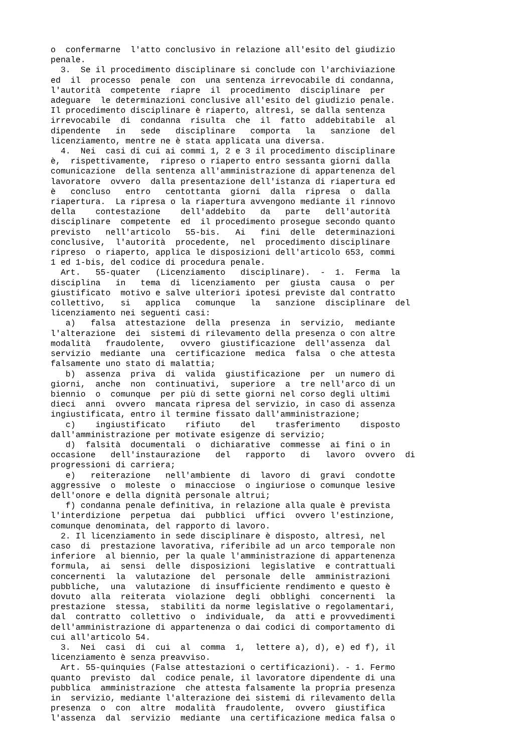o  confermarne  l'atto conclusivo in relazione all'esito del giudizio
penale.
  3.  Se il procedimento disciplinare si conclude con l'archiviazione
ed  il  processo  penale  con  una sentenza irrevocabile di condanna,
l'autorità  competente  riapre  il  procedimento  disciplinare  per
adeguare  le determinazioni conclusive all'esito del giudizio penale.
Il procedimento disciplinare è riaperto, altresì, se dalla sentenza
irrevocabile  di  condanna  risulta  che  il  fatto  addebitabile  al
dipendente   in   sede   disciplinare   comporta   la   sanzione  del
licenziamento, mentre ne è stata applicata una diversa.
  4.  Nei  casi di cui ai commi 1, 2 e 3 il procedimento disciplinare
è,  rispettivamente,  ripreso o riaperto entro sessanta giorni dalla
comunicazione  della sentenza all'amministrazione di appartenenza del
lavoratore  ovvero  dalla presentazione dell'istanza di riapertura ed
è   concluso   entro   centottanta  giorni  dalla  ripresa  o  dalla
riapertura.  La ripresa o la riapertura avvengono mediante il rinnovo
della    contestazione    dell'addebito   da   parte   dell'autorità
disciplinare  competente  ed  il procedimento prosegue secondo quanto
previsto   nell'articolo   55-bis.   Ai   fini  delle  determinazioni
conclusive,  l'autorità  procedente,  nel  procedimento disciplinare
ripreso  o riaperto, applica le disposizioni dell'articolo 653, commi
1 ed 1-bis, del codice di procedura penale.
  Art.   55-quater   (Licenziamento   disciplinare).  -  1.  Ferma  la
disciplina   in   tema  di  licenziamento  per  giusta  causa  o  per
giustificato  motivo e salve ulteriori ipotesi previste dal contratto
collettivo,   si   applica   comunque   la   sanzione  disciplinare  del
licenziamento nei seguenti casi:
   a)   falsa  attestazione  della  presenza  in  servizio,  mediante
l'alterazione  dei  sistemi di rilevamento della presenza o con altre
modalità   fraudolente,   ovvero  giustificazione  dell'assenza  dal
servizio  mediante  una  certificazione  medica  falsa  o che attesta
falsamente uno stato di malattia;
   b)  assenza  priva  di  valida  giustificazione  per  un numero di
giorni,  anche  non  continuativi,  superiore  a  tre nell'arco di un
biennio  o  comunque  per più di sette giorni nel corso degli ultimi
dieci  anni  ovvero  mancata ripresa del servizio, in caso di assenza
ingiustificata, entro il termine fissato dall'amministrazione;
   c)    ingiustificato    rifiuto    del    trasferimento    disposto
dall'amministrazione per motivate esigenze di servizio;
   d)  falsità  documentali  o  dichiarative  commesse  ai fini o in
occasione   dell'instaurazione   del   rapporto   di   lavoro  ovvero  di
progressioni di carriera;
   e)   reiterazione   nell'ambiente  di  lavoro  di  gravi  condotte
aggressive  o  moleste  o  minacciose  o ingiuriose o comunque lesive
dell'onore e della dignità personale altrui;
   f) condanna penale definitiva, in relazione alla quale è prevista
l'interdizione  perpetua  dai  pubblici  uffici  ovvero l'estinzione,
comunque denominata, del rapporto di lavoro.
  2. Il licenziamento in sede disciplinare è disposto, altresì, nel
caso  di  prestazione lavorativa, riferibile ad un arco temporale non
inferiore  al biennio, per la quale l'amministrazione di appartenenza
formula,  ai  sensi  delle  disposizioni  legislative  e contrattuali
concernenti  la  valutazione  del  personale  delle  amministrazioni
pubbliche,  una  valutazione  di insufficiente rendimento e questo è
dovuto  alla  reiterata  violazione  degli  obblighi  concernenti  la
prestazione  stessa,  stabiliti da norme legislative o regolamentari,
dal  contratto  collettivo  o  individuale,  da  atti e provvedimenti
dell'amministrazione di appartenenza o dai codici di comportamento di
cui all'articolo 54.
  3.  Nei  casi  di  cui  al  comma  1,  lettere a), d), e) ed f), il
licenziamento è senza preavviso.
  Art. 55-quinquies (False attestazioni o certificazioni). - 1. Fermo
quanto  previsto  dal  codice penale, il lavoratore dipendente di una
pubblica  amministrazione  che attesta falsamente la propria presenza
in  servizio, mediante l'alterazione dei sistemi di rilevamento della
presenza  o  con  altre  modalità  fraudolente,  ovvero  giustifica
l'assenza  dal  servizio  mediante  una certificazione medica falsa o